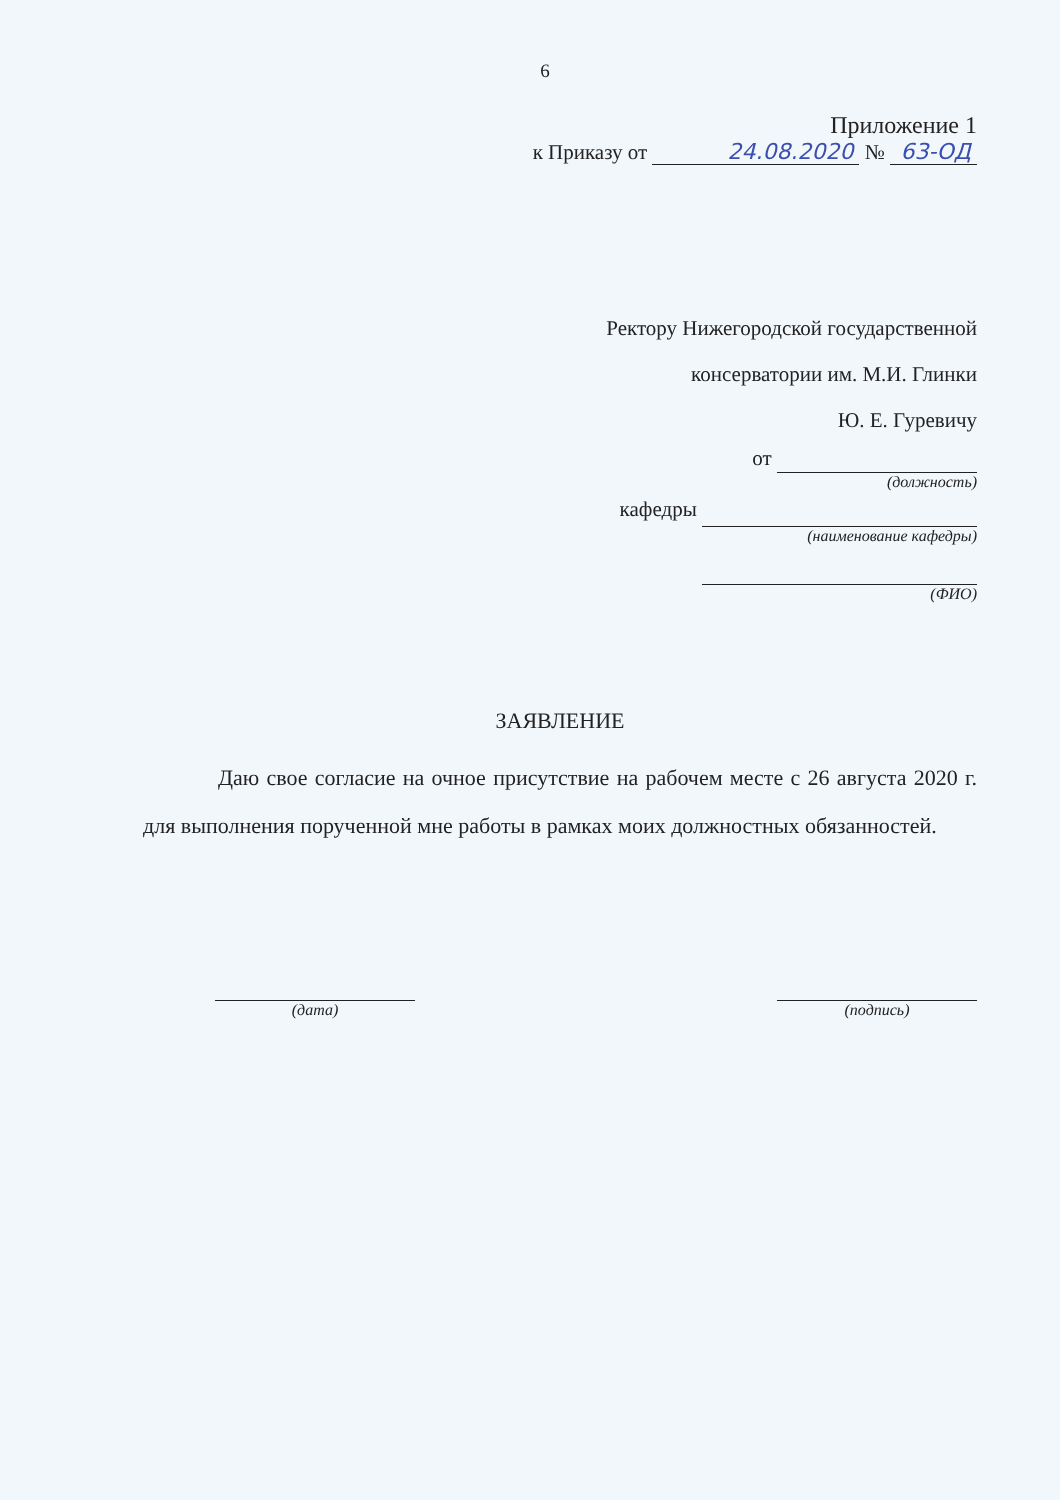6
Приложение 1
к Приказу от 24.08.2020 № 63-ОД
Ректору Нижегородской государственной
консерватории им. М.И. Глинки
Ю. Е. Гуревичу
от
(должность)
кафедры
(наименование кафедры)
(ФИО)
ЗАЯВЛЕНИЕ
Даю свое согласие на очное присутствие на рабочем месте с 26 августа 2020 г. для выполнения порученной мне работы в рамках моих должностных обязанностей.
(дата) (подпись)